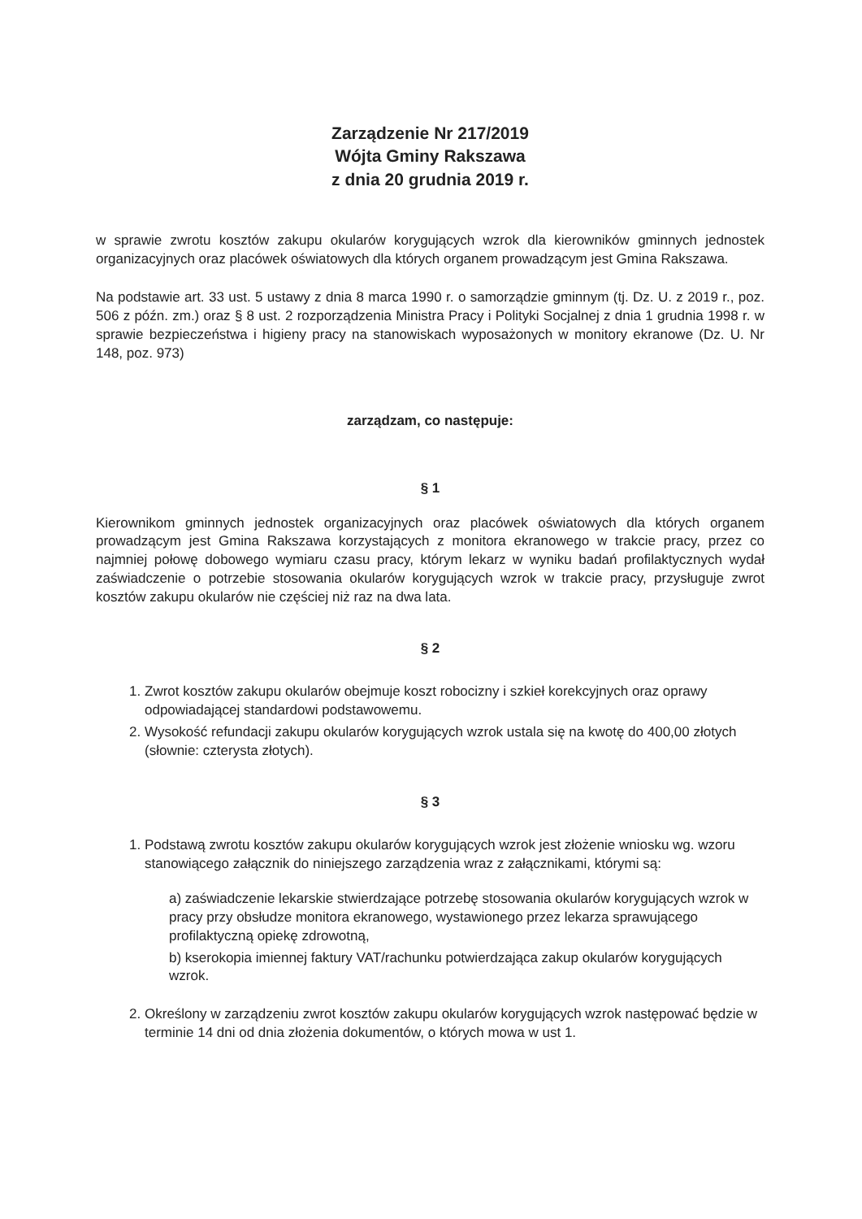Zarządzenie Nr 217/2019
Wójta Gminy Rakszawa
z dnia 20 grudnia 2019 r.
w sprawie zwrotu kosztów zakupu okularów korygujących wzrok dla kierowników gminnych jednostek organizacyjnych oraz placówek oświatowych dla których organem prowadzącym jest Gmina Rakszawa.
Na podstawie art. 33 ust. 5 ustawy z dnia 8 marca 1990 r. o samorządzie gminnym (tj. Dz. U. z 2019 r., poz. 506 z późn. zm.) oraz § 8 ust. 2 rozporządzenia Ministra Pracy i Polityki Socjalnej z dnia 1 grudnia 1998 r. w sprawie bezpieczeństwa i higieny pracy na stanowiskach wyposażonych w monitory ekranowe (Dz. U. Nr 148, poz. 973)
zarządzam, co następuje:
§ 1
Kierownikom gminnych jednostek organizacyjnych oraz placówek oświatowych dla których organem prowadzącym jest Gmina Rakszawa korzystających z monitora ekranowego w trakcie pracy, przez co najmniej połowę dobowego wymiaru czasu pracy, którym lekarz w wyniku badań profilaktycznych wydał zaświadczenie o potrzebie stosowania okularów korygujących wzrok w trakcie pracy, przysługuje zwrot kosztów zakupu okularów nie częściej niż raz na dwa lata.
§ 2
1. Zwrot kosztów zakupu okularów obejmuje koszt robocizny i szkieł korekcyjnych oraz oprawy odpowiadającej standardowi podstawowemu.
2. Wysokość refundacji zakupu okularów korygujących wzrok ustala się na kwotę do 400,00 złotych (słownie: czterysta złotych).
§ 3
1. Podstawą zwrotu kosztów zakupu okularów korygujących wzrok jest złożenie wniosku wg. wzoru stanowiącego załącznik do niniejszego zarządzenia wraz z załącznikami, którymi są:
a) zaświadczenie lekarskie stwierdzające potrzebę stosowania okularów korygujących wzrok w pracy przy obsłudze monitora ekranowego, wystawionego przez lekarza sprawującego profilaktyczną opiekę zdrowotną,
b) kserokopia imiennej faktury VAT/rachunku potwierdzająca zakup okularów korygujących wzrok.
2. Określony w zarządzeniu zwrot kosztów zakupu okularów korygujących wzrok następować będzie w terminie 14 dni od dnia złożenia dokumentów, o których mowa w ust 1.